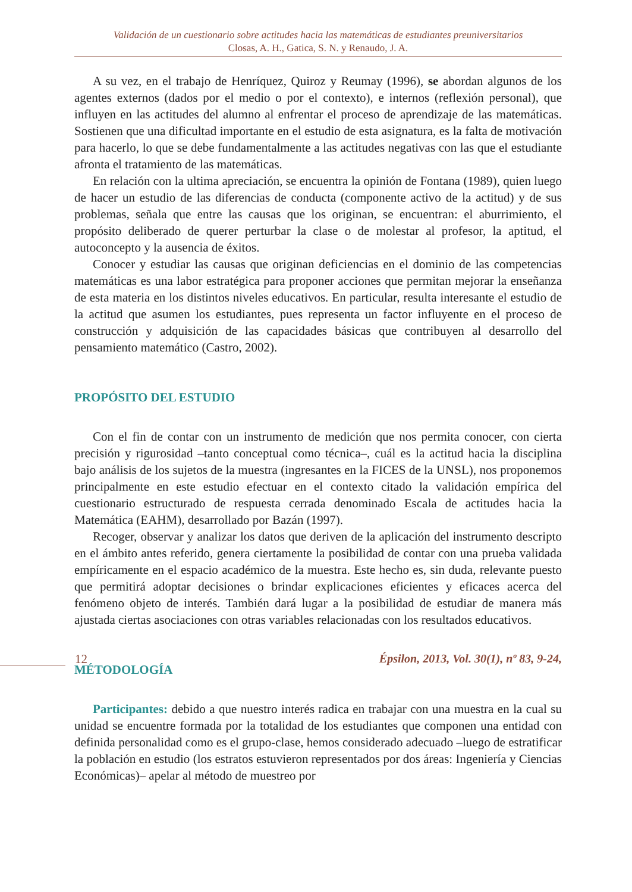Validación de un cuestionario sobre actitudes hacia las matemáticas de estudiantes preuniversitarios
Closas, A. H., Gatica, S. N. y Renaudo, J. A.
A su vez, en el trabajo de Henríquez, Quiroz y Reumay (1996), se abordan algunos de los agentes externos (dados por el medio o por el contexto), e internos (reflexión personal), que influyen en las actitudes del alumno al enfrentar el proceso de aprendizaje de las matemáticas. Sostienen que una dificultad importante en el estudio de esta asignatura, es la falta de motivación para hacerlo, lo que se debe fundamentalmente a las actitudes negativas con las que el estudiante afronta el tratamiento de las matemáticas.
En relación con la ultima apreciación, se encuentra la opinión de Fontana (1989), quien luego de hacer un estudio de las diferencias de conducta (componente activo de la actitud) y de sus problemas, señala que entre las causas que los originan, se encuentran: el aburrimiento, el propósito deliberado de querer perturbar la clase o de molestar al profesor, la aptitud, el autoconcepto y la ausencia de éxitos.
Conocer y estudiar las causas que originan deficiencias en el dominio de las competencias matemáticas es una labor estratégica para proponer acciones que permitan mejorar la enseñanza de esta materia en los distintos niveles educativos. En particular, resulta interesante el estudio de la actitud que asumen los estudiantes, pues representa un factor influyente en el proceso de construcción y adquisición de las capacidades básicas que contribuyen al desarrollo del pensamiento matemático (Castro, 2002).
PROPÓSITO DEL ESTUDIO
Con el fin de contar con un instrumento de medición que nos permita conocer, con cierta precisión y rigurosidad –tanto conceptual como técnica–, cuál es la actitud hacia la disciplina bajo análisis de los sujetos de la muestra (ingresantes en la FICES de la UNSL), nos proponemos principalmente en este estudio efectuar en el contexto citado la validación empírica del cuestionario estructurado de respuesta cerrada denominado Escala de actitudes hacia la Matemática (EAHM), desarrollado por Bazán (1997).
Recoger, observar y analizar los datos que deriven de la aplicación del instrumento descripto en el ámbito antes referido, genera ciertamente la posibilidad de contar con una prueba validada empíricamente en el espacio académico de la muestra. Este hecho es, sin duda, relevante puesto que permitirá adoptar decisiones o brindar explicaciones eficientes y eficaces acerca del fenómeno objeto de interés. También dará lugar a la posibilidad de estudiar de manera más ajustada ciertas asociaciones con otras variables relacionadas con los resultados educativos.
MÉTODOLOGÍA
Participantes: debido a que nuestro interés radica en trabajar con una muestra en la cual su unidad se encuentre formada por la totalidad de los estudiantes que componen una entidad con definida personalidad como es el grupo-clase, hemos considerado adecuado –luego de estratificar la población en estudio (los estratos estuvieron representados por dos áreas: Ingeniería y Ciencias Económicas)– apelar al método de muestreo por
12 Épsilon, 2013, Vol. 30(1), nº 83, 9-24,